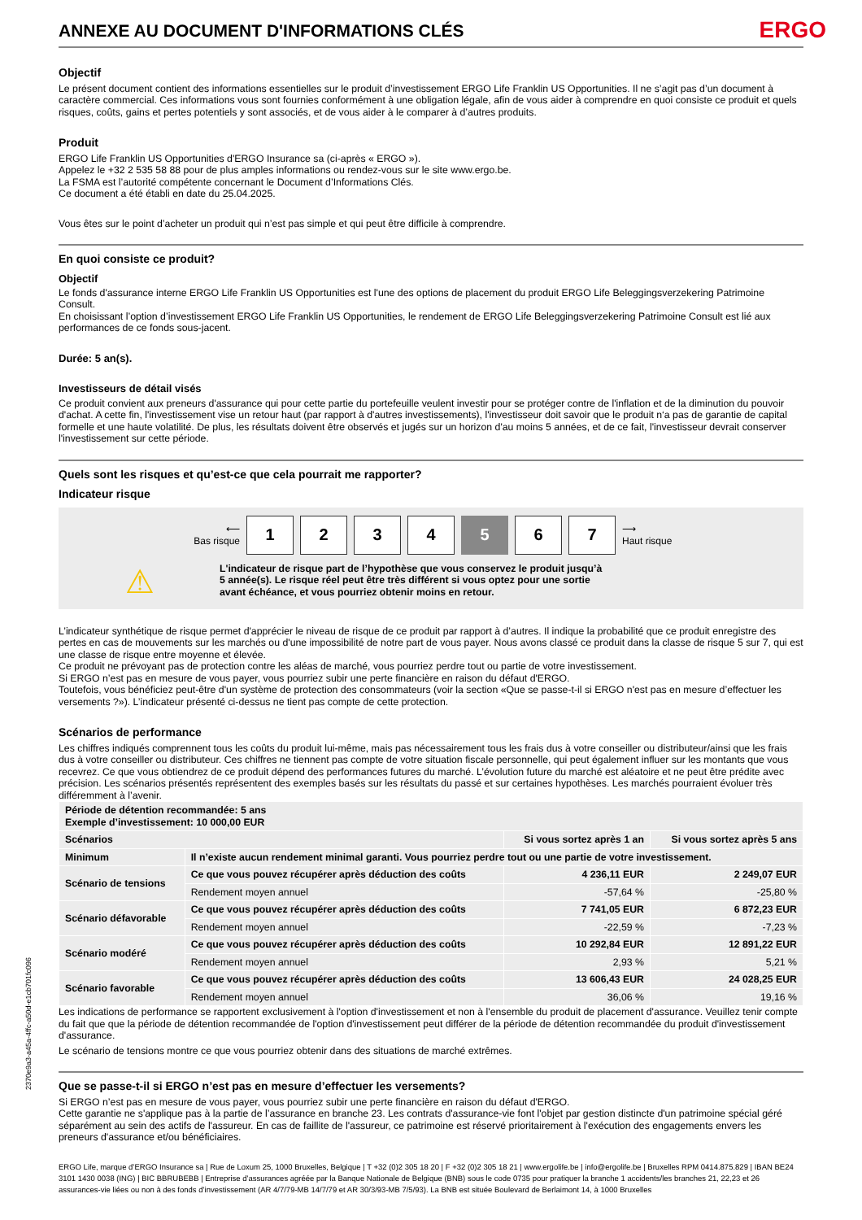ANNEXE AU DOCUMENT D'INFORMATIONS CLÉS ERGO
Objectif
Le présent document contient des informations essentielles sur le produit d’investissement ERGO Life Franklin US Opportunities. Il ne s’agit pas d’un document à caractère commercial. Ces informations vous sont fournies conformément à une obligation légale, afin de vous aider à comprendre en quoi consiste ce produit et quels risques, coûts, gains et pertes potentiels y sont associés, et de vous aider à le comparer à d’autres produits.
Produit
ERGO Life Franklin US Opportunities d'ERGO Insurance sa (ci-après « ERGO »).
Appelez le +32 2 535 58 88 pour de plus amples informations ou rendez-vous sur le site www.ergo.be.
La FSMA est l’autorité compétente concernant le Document d’Informations Clés.
Ce document a été établi en date du 25.04.2025.
Vous êtes sur le point d’acheter un produit qui n’est pas simple et qui peut être difficile à comprendre.
En quoi consiste ce produit?
Objectif
Le fonds d'assurance interne ERGO Life Franklin US Opportunities est l'une des options de placement du produit ERGO Life Beleggingsverzekering Patrimoine Consult.
En choisissant l’option d’investissement ERGO Life Franklin US Opportunities, le rendement de ERGO Life Beleggingsverzekering Patrimoine Consult est lié aux performances de ce fonds sous-jacent.
Durée: 5 an(s).
Investisseurs de détail visés
Ce produit convient aux preneurs d'assurance qui pour cette partie du portefeuille veulent investir pour se protéger contre de l'inflation et de la diminution du pouvoir d'achat. A cette fin, l'investissement vise un retour haut (par rapport à d'autres investissements), l'investisseur doit savoir que le produit n‘a pas de garantie de capital formelle et une haute volatilité. De plus, les résultats doivent être observés et jugés sur un horizon d'au moins 5 années, et de ce fait, l'investisseur devrait conserver l'investissement sur cette période.
Quels sont les risques et qu’est-ce que cela pourrait me rapporter?
Indicateur risque
⟵
Bas risque
1 2 3 4 5 6 7
⟶
Haut risque
⚠
L'indicateur de risque part de l’hypothèse que vous conservez le produit jusqu’à
5 année(s). Le risque réel peut être très différent si vous optez pour une sortie
avant échéance, et vous pourriez obtenir moins en retour.
L’indicateur synthétique de risque permet d'apprécier le niveau de risque de ce produit par rapport à d’autres. Il indique la probabilité que ce produit enregistre des pertes en cas de mouvements sur les marchés ou d'une impossibilité de notre part de vous payer. Nous avons classé ce produit dans la classe de risque 5 sur 7, qui est une classe de risque entre moyenne et élevée.
Ce produit ne prévoyant pas de protection contre les aléas de marché, vous pourriez perdre tout ou partie de votre investissement.
Si ERGO n’est pas en mesure de vous payer, vous pourriez subir une perte financière en raison du défaut d'ERGO.
Toutefois, vous bénéficiez peut-être d'un système de protection des consommateurs (voir la section «Que se passe-t-il si ERGO n'est pas en mesure d’effectuer les versements ?»). L’indicateur présenté ci-dessus ne tient pas compte de cette protection.
Scénarios de performance
Les chiffres indiqués comprennent tous les coûts du produit lui-même, mais pas nécessairement tous les frais dus à votre conseiller ou distributeur/ainsi que les frais dus à votre conseiller ou distributeur. Ces chiffres ne tiennent pas compte de votre situation fiscale personnelle, qui peut également influer sur les montants que vous recevrez. Ce que vous obtiendrez de ce produit dépend des performances futures du marché. L’évolution future du marché est aléatoire et ne peut être prédite avec précision. Les scénarios présentés représentent des exemples basés sur les résultats du passé et sur certaines hypothèses. Les marchés pourraient évoluer très différemment à l’avenir.
| Période de détention recommandée: 5 ans Exemple d’investissement: 10 000,00 EUR | | | |
| --- | --- | --- | --- |
| Scénarios | | Si vous sortez après 1 an | Si vous sortez après 5 ans |
| Minimum | Il n’existe aucun rendement minimal garanti. Vous pourriez perdre tout ou une partie de votre investissement. | | |
| Scénario de tensions | Ce que vous pouvez récupérer après déduction des coûts | 4 236,11 EUR | 2 249,07 EUR |
| | Rendement moyen annuel | -57,64 % | -25,80 % |
| Scénario défavorable | Ce que vous pouvez récupérer après déduction des coûts | 7 741,05 EUR | 6 872,23 EUR |
| | Rendement moyen annuel | -22,59 % | -7,23 % |
| Scénario modéré | Ce que vous pouvez récupérer après déduction des coûts | 10 292,84 EUR | 12 891,22 EUR |
| | Rendement moyen annuel | 2,93 % | 5,21 % |
| Scénario favorable | Ce que vous pouvez récupérer après déduction des coûts | 13 606,43 EUR | 24 028,25 EUR |
| | Rendement moyen annuel | 36,06 % | 19,16 % |
Les indications de performance se rapportent exclusivement à l'option d'investissement et non à l'ensemble du produit de placement d'assurance. Veuillez tenir compte du fait que que la période de détention recommandée de l'option d'investissement peut différer de la période de détention recommandée du produit d'investissement d'assurance.
Le scénario de tensions montre ce que vous pourriez obtenir dans des situations de marché extrêmes.
Que se passe-t-il si ERGO n’est pas en mesure d’effectuer les versements?
Si ERGO n’est pas en mesure de vous payer, vous pourriez subir une perte financière en raison du défaut d'ERGO.
Cette garantie ne s'applique pas à la partie de l’assurance en branche 23. Les contrats d'assurance-vie font l'objet par gestion distincte d'un patrimoine spécial géré séparément au sein des actifs de l'assureur. En cas de faillite de l'assureur, ce patrimoine est réservé prioritairement à l'exécution des engagements envers les preneurs d'assurance et/ou bénéficiaires.
ERGO Life, marque d’ERGO Insurance sa | Rue de Loxum 25, 1000 Bruxelles, Belgique | T +32 (0)2 305 18 20 | F +32 (0)2 305 18 21 | www.ergolife.be | info@ergolife.be | Bruxelles RPM 0414.875.829 | IBAN BE24 3101 1430 0038 (ING) | BIC BBRUBEBB | Entreprise d’assurances agréée par la Banque Nationale de Belgique (BNB) sous le code 0735 pour pratiquer la branche 1 accidents/les branches 21, 22,23 et 26 assurances-vie liées ou non à des fonds d’investissement (AR 4/7/79-MB 14/7/79 et AR 30/3/93-MB 7/5/93). La BNB est située Boulevard de Berlaimont 14, à 1000 Bruxelles
2370e9a3-a45a-4ffc-a50d-e1cb701fc096